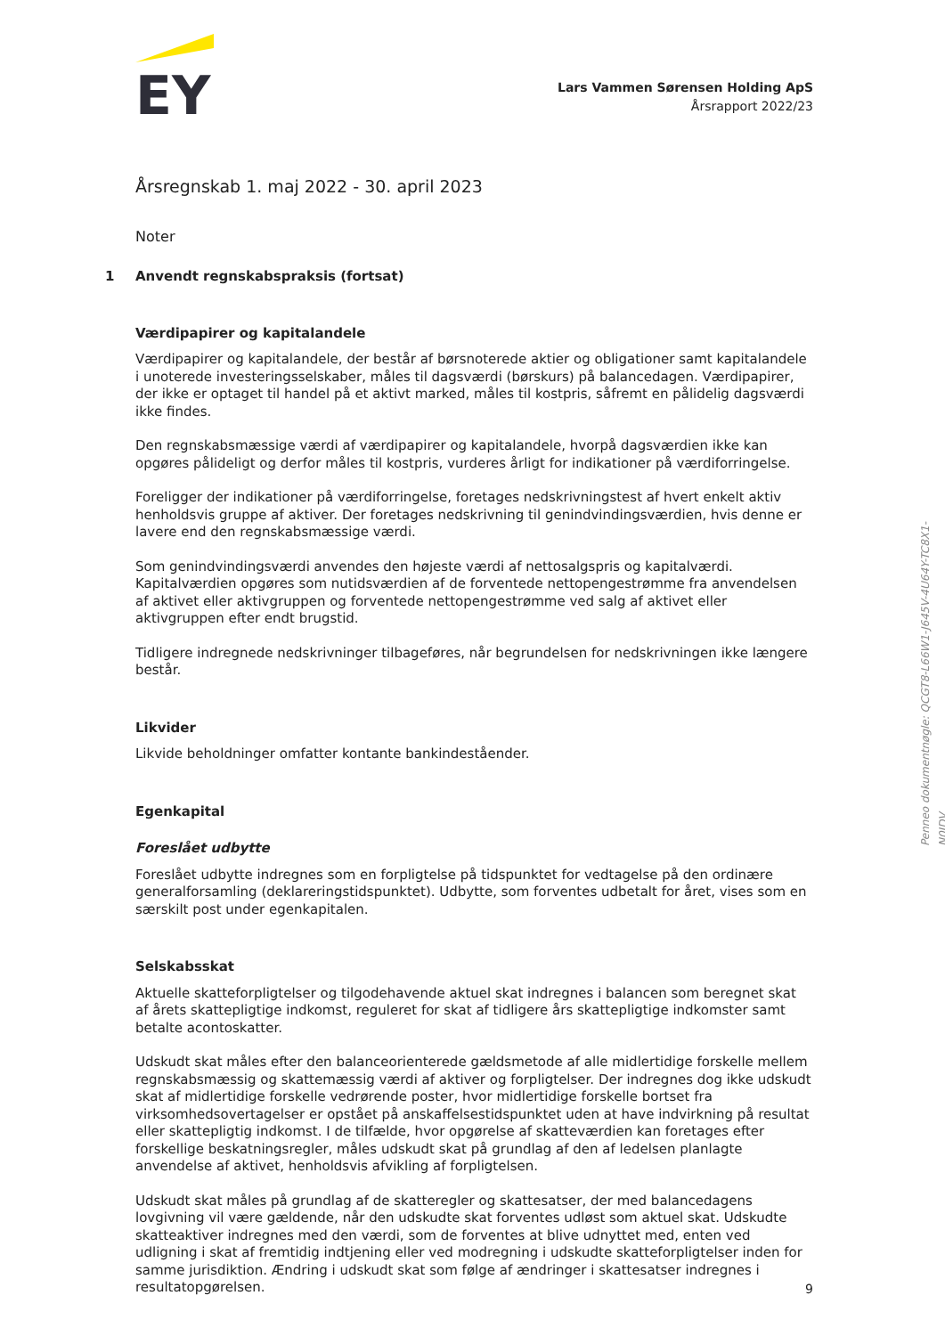EY
Lars Vammen Sørensen Holding ApS
Årsrapport 2022/23
Årsregnskab 1. maj 2022 - 30. april 2023
Noter
1 Anvendt regnskabspraksis (fortsat)
Værdipapirer og kapitalandele
Værdipapirer og kapitalandele, der består af børsnoterede aktier og obligationer samt kapitalandele i unoterede investeringsselskaber, måles til dagsværdi (børskurs) på balancedagen. Værdipapirer, der ikke er optaget til handel på et aktivt marked, måles til kostpris, såfremt en pålidelig dagsværdi ikke findes.
Den regnskabsmæssige værdi af værdipapirer og kapitalandele, hvorpå dagsværdien ikke kan opgøres pålideligt og derfor måles til kostpris, vurderes årligt for indikationer på værdiforringelse.
Foreligger der indikationer på værdiforringelse, foretages nedskrivningstest af hvert enkelt aktiv henholdsvis gruppe af aktiver. Der foretages nedskrivning til genindvindingsværdien, hvis denne er lavere end den regnskabsmæssige værdi.
Som genindvindingsværdi anvendes den højeste værdi af nettosalgspris og kapitalværdi. Kapitalværdien opgøres som nutidsværdien af de forventede nettopengestrømme fra anvendelsen af aktivet eller aktivgruppen og forventede nettopengestrømme ved salg af aktivet eller aktivgruppen efter endt brugstid.
Tidligere indregnede nedskrivninger tilbageføres, når begrundelsen for nedskrivningen ikke længere består.
Likvider
Likvide beholdninger omfatter kontante bankindeståender.
Egenkapital
Foreslået udbytte
Foreslået udbytte indregnes som en forpligtelse på tidspunktet for vedtagelse på den ordinære generalforsamling (deklareringstidspunktet). Udbytte, som forventes udbetalt for året, vises som en særskilt post under egenkapitalen.
Selskabsskat
Aktuelle skatteforpligtelser og tilgodehavende aktuel skat indregnes i balancen som beregnet skat af årets skattepligtige indkomst, reguleret for skat af tidligere års skattepligtige indkomster samt betalte acontoskatter.
Udskudt skat måles efter den balanceorienterede gældsmetode af alle midlertidige forskelle mellem regnskabsmæssig og skattemæssig værdi af aktiver og forpligtelser. Der indregnes dog ikke udskudt skat af midlertidige forskelle vedrørende poster, hvor midlertidige forskelle bortset fra virksomhedsovertagelser er opstået på anskaffelsestidspunktet uden at have indvirkning på resultat eller skattepligtig indkomst. I de tilfælde, hvor opgørelse af skatteværdien kan foretages efter forskellige beskatningsregler, måles udskudt skat på grundlag af den af ledelsen planlagte anvendelse af aktivet, henholdsvis afvikling af forpligtelsen.
Udskudt skat måles på grundlag af de skatteregler og skattesatser, der med balancedagens lovgivning vil være gældende, når den udskudte skat forventes udløst som aktuel skat. Udskudte skatteaktiver indregnes med den værdi, som de forventes at blive udnyttet med, enten ved udligning i skat af fremtidig indtjening eller ved modregning i udskudte skatteforpligtelser inden for samme jurisdiktion. Ændring i udskudt skat som følge af ændringer i skattesatser indregnes i resultatopgørelsen.
9
Penneo dokumentnøgle: QCGT8-L66W1-J645V-4U64Y-TC8X1-N0JDV